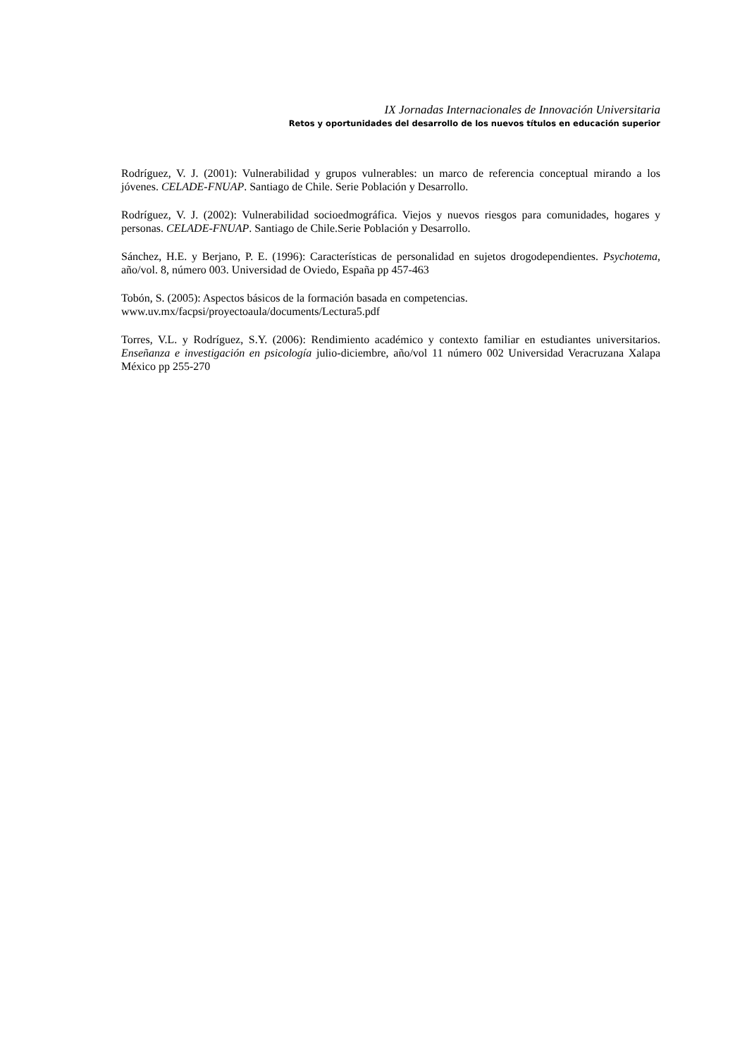IX Jornadas Internacionales de Innovación Universitaria
Retos y oportunidades del desarrollo de los nuevos títulos en educación superior
Rodríguez, V. J. (2001): Vulnerabilidad y grupos vulnerables: un marco de referencia conceptual mirando a los jóvenes. CELADE-FNUAP. Santiago de Chile. Serie Población y Desarrollo.
Rodríguez, V. J. (2002): Vulnerabilidad socioedmográfica. Viejos y nuevos riesgos para comunidades, hogares y personas. CELADE-FNUAP. Santiago de Chile.Serie Población y Desarrollo.
Sánchez, H.E. y Berjano, P. E. (1996): Características de personalidad en sujetos drogodependientes. Psychotema, año/vol. 8, número 003. Universidad de Oviedo, España pp 457-463
Tobón, S. (2005): Aspectos básicos de la formación basada en competencias.
www.uv.mx/facpsi/proyectoaula/documents/Lectura5.pdf
Torres, V.L. y Rodríguez, S.Y. (2006): Rendimiento académico y contexto familiar en estudiantes universitarios. Enseñanza e investigación en psicología julio-diciembre, año/vol 11 número 002 Universidad Veracruzana Xalapa México pp 255-270